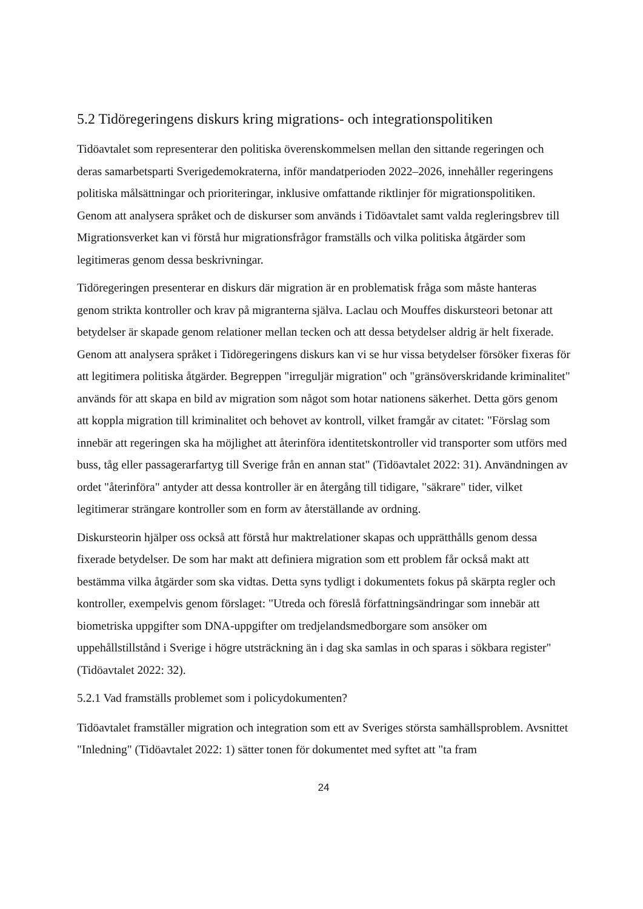5.2 Tidöregeringens diskurs kring migrations- och integrationspolitiken
Tidöavtalet som representerar den politiska överenskommelsen mellan den sittande regeringen och deras samarbetsparti Sverigedemokraterna, inför mandatperioden 2022–2026, innehåller regeringens politiska målsättningar och prioriteringar, inklusive omfattande riktlinjer för migrationspolitiken. Genom att analysera språket och de diskurser som används i Tidöavtalet samt valda regleringsbrev till Migrationsverket kan vi förstå hur migrationsfrågor framställs och vilka politiska åtgärder som legitimeras genom dessa beskrivningar.
Tidöregeringen presenterar en diskurs där migration är en problematisk fråga som måste hanteras genom strikta kontroller och krav på migranterna själva. Laclau och Mouffes diskursteori betonar att betydelser är skapade genom relationer mellan tecken och att dessa betydelser aldrig är helt fixerade. Genom att analysera språket i Tidöregeringens diskurs kan vi se hur vissa betydelser försöker fixeras för att legitimera politiska åtgärder. Begreppen "irreguljär migration" och "gränsöverskridande kriminalitet" används för att skapa en bild av migration som något som hotar nationens säkerhet. Detta görs genom att koppla migration till kriminalitet och behovet av kontroll, vilket framgår av citatet: "Förslag som innebär att regeringen ska ha möjlighet att återinföra identitetskontroller vid transporter som utförs med buss, tåg eller passagerarfartyg till Sverige från en annan stat" (Tidöavtalet 2022: 31). Användningen av ordet "återinföra" antyder att dessa kontroller är en återgång till tidigare, "säkrare" tider, vilket legitimerar strängare kontroller som en form av återställande av ordning.
Diskursteorin hjälper oss också att förstå hur maktrelationer skapas och upprätthålls genom dessa fixerade betydelser. De som har makt att definiera migration som ett problem får också makt att bestämma vilka åtgärder som ska vidtas. Detta syns tydligt i dokumentets fokus på skärpta regler och kontroller, exempelvis genom förslaget: "Utreda och föreslå författningsändringar som innebär att biometriska uppgifter som DNA-uppgifter om tredjelandsmedborgare som ansöker om uppehållstillstånd i Sverige i högre utsträckning än i dag ska samlas in och sparas i sökbara register" (Tidöavtalet 2022: 32).
5.2.1 Vad framställs problemet som i policydokumenten?
Tidöavtalet framställer migration och integration som ett av Sveriges största samhällsproblem. Avsnittet "Inledning" (Tidöavtalet 2022: 1) sätter tonen för dokumentet med syftet att "ta fram
24